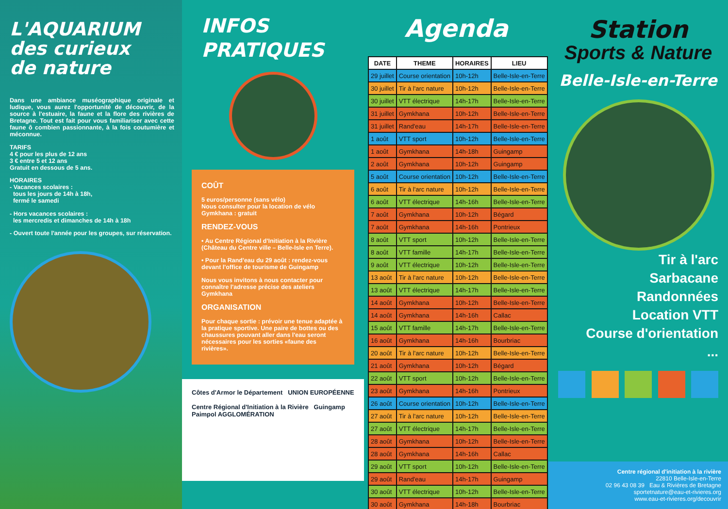L'AQUARIUM
des curieux
de nature
Dans une ambiance muséographique originale et ludique, vous aurez l'opportunité de découvrir, de la source à l'estuaire, la faune et la flore des rivières de Bretagne. Tout est fait pour vous familiariser avec cette faune ô combien passionnante, à la fois coutumière et méconnue.
TARIFS
4 € pour les plus de 12 ans
3 € entre 5 et 12 ans
Gratuit en dessous de 5 ans.
HORAIRES
- Vacances scolaires :
tous les jours de 14h à 18h,
fermé le samedi
- Hors vacances scolaires :
les mercredis et dimanches de 14h à 18h
- Ouvert toute l'année pour les groupes, sur réservation.
INFOS
PRATIQUES
COÛT
5 euros/personne (sans vélo)
Nous consulter pour la location de vélo
Gymkhana : gratuit
RENDEZ-VOUS
• Au Centre Régional d'Initiation à la Rivière (Château du Centre ville – Belle-Isle en Terre).
• Pour la Rand'eau du 29 août : rendez-vous devant l'office de tourisme de Guingamp
Nous vous invitons à nous contacter pour connaître l'adresse précise des ateliers Gymkhana
ORGANISATION
Pour chaque sortie : prévoir une tenue adaptée à la pratique sportive. Une paire de bottes ou des chaussures pouvant aller dans l'eau seront nécessaires pour les sorties «faune des rivières».
Côtes d'Armor le Département UNION EUROPÉENNE
Centre Régional d'Initiation à la Rivière Guingamp Paimpol AGGLOMÉRATION
Agenda
| DATE | THEME | HORAIRES | LIEU |
| --- | --- | --- | --- |
| 29 juillet | Course orientation | 10h-12h | Belle-Isle-en-Terre |
| 30 juillet | Tir à l'arc nature | 10h-12h | Belle-Isle-en-Terre |
| 30 juillet | VTT électrique | 14h-17h | Belle-Isle-en-Terre |
| 31 juillet | Gymkhana | 10h-12h | Belle-Isle-en-Terre |
| 31 juillet | Rand'eau | 14h-17h | Belle-Isle-en-Terre |
| 1 août | VTT sport | 10h-12h | Belle-Isle-en-Terre |
| 1 août | Gymkhana | 14h-18h | Guingamp |
| 2 août | Gymkhana | 10h-12h | Guingamp |
| 5 août | Course orientation | 10h-12h | Belle-Isle-en-Terre |
| 6 août | Tir à l'arc nature | 10h-12h | Belle-Isle-en-Terre |
| 6 août | VTT électrique | 14h-16h | Belle-Isle-en-Terre |
| 7 août | Gymkhana | 10h-12h | Bégard |
| 7 août | Gymkhana | 14h-16h | Pontrieux |
| 8 août | VTT sport | 10h-12h | Belle-Isle-en-Terre |
| 8 août | VTT famille | 14h-17h | Belle-Isle-en-Terre |
| 9 août | VTT électrique | 10h-12h | Belle-Isle-en-Terre |
| 13 août | Tir à l'arc nature | 10h-12h | Belle-Isle-en-Terre |
| 13 août | VTT électrique | 14h-17h | Belle-Isle-en-Terre |
| 14 août | Gymkhana | 10h-12h | Belle-Isle-en-Terre |
| 14 août | Gymkhana | 14h-16h | Callac |
| 15 août | VTT famille | 14h-17h | Belle-Isle-en-Terre |
| 16 août | Gymkhana | 14h-16h | Bourbriac |
| 20 août | Tir à l'arc nature | 10h-12h | Belle-Isle-en-Terre |
| 21 août | Gymkhana | 10h-12h | Bégard |
| 22 août | VTT sport | 10h-12h | Belle-Isle-en-Terre |
| 23 août | Gymkhana | 14h-16h | Pontrieux |
| 26 août | Course orientation | 10h-12h | Belle-Isle-en-Terre |
| 27 août | Tir à l'arc nature | 10h-12h | Belle-Isle-en-Terre |
| 27 août | VTT électrique | 14h-17h | Belle-Isle-en-Terre |
| 28 août | Gymkhana | 10h-12h | Belle-Isle-en-Terre |
| 28 août | Gymkhana | 14h-16h | Callac |
| 29 août | VTT sport | 10h-12h | Belle-Isle-en-Terre |
| 29 août | Rand'eau | 14h-17h | Guingamp |
| 30 août | VTT électrique | 10h-12h | Belle-Isle-en-Terre |
| 30 août | Gymkhana | 14h-18h | Bourbriac |
Station
Sports & Nature
Belle-Isle-en-Terre
Tir à l'arc
Sarbacane
Randonnées
Location VTT
Course d'orientation
...
Centre régional d'initiation à la rivière
22810 Belle-Isle-en-Terre
02 96 43 08 39 Eau & Rivières de Bretagne
sportetnature@eau-et-rivieres.org
www.eau-et-rivieres.org/decouvrir